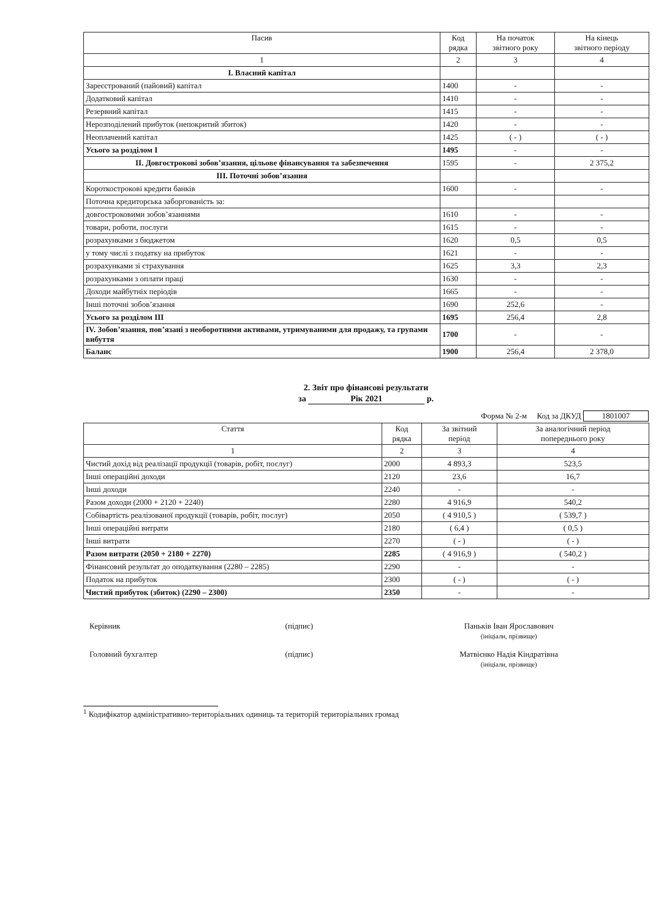| Пасив | Код рядка | На початок звітного року | На кінець звітного періоду |
| --- | --- | --- | --- |
| 1 | 2 | 3 | 4 |
| I. Власний капітал | | | |
| Зареєстрований (пайовий) капітал | 1400 | - | - |
| Додатковий капітал | 1410 | - | - |
| Резервний капітал | 1415 | - | - |
| Нерозподілений прибуток (непокритий збиток) | 1420 | - | - |
| Неоплачений капітал | 1425 | ( - ) | ( - ) |
| Усього за розділом I | 1495 | - | - |
| II. Довгострокові зобов’язання, цільове фінансування та забезпечення | 1595 | - | 2 375,2 |
| III. Поточні зобов’язання | | | |
| Короткострокові кредити банків | 1600 | - | - |
| Поточна кредиторська заборгованість за: | | | |
| довгостроковими зобов’язаннями | 1610 | - | - |
| товари, роботи, послуги | 1615 | - | - |
| розрахунками з бюджетом | 1620 | 0,5 | 0,5 |
| у тому числі з податку на прибуток | 1621 | - | - |
| розрахунками зі страхування | 1625 | 3,3 | 2,3 |
| розрахунками з оплати праці | 1630 | - | - |
| Доходи майбутніх періодів | 1665 | - | - |
| Інші поточні зобов’язання | 1690 | 252,6 | - |
| Усього за розділом III | 1695 | 256,4 | 2,8 |
| IV. Зобов’язання, пов’язані з необоротними активами, утримуваними для продажу, та групами вибуття | 1700 | - | - |
| Баланс | 1900 | 256,4 | 2 378,0 |
2. Звіт про фінансові результати
за Рік 2021 р.
Форма № 2-м Код за ДКУД 1801007
| Стаття | Код рядка | За звітний період | За аналогічний період попереднього року |
| --- | --- | --- | --- |
| 1 | 2 | 3 | 4 |
| Чистий дохід від реалізації продукції (товарів, робіт, послуг) | 2000 | 4 893,3 | 523,5 |
| Інші операційні доходи | 2120 | 23,6 | 16,7 |
| Інші доходи | 2240 | - | - |
| Разом доходи (2000 + 2120 + 2240) | 2280 | 4 916,9 | 540,2 |
| Собівартість реалізованої продукції (товарів, робіт, послуг) | 2050 | ( 4 910,5 ) | ( 539,7 ) |
| Інші операційні витрати | 2180 | ( 6,4 ) | ( 0,5 ) |
| Інші витрати | 2270 | ( - ) | ( - ) |
| Разом витрати (2050 + 2180 + 2270) | 2285 | ( 4 916,9 ) | ( 540,2 ) |
| Фінансовий результат до оподаткування (2280 – 2285) | 2290 | - | - |
| Податок на прибуток | 2300 | ( - ) | ( - ) |
| Чистий прибуток (збиток) (2290 – 2300) | 2350 | - | - |
Керівник (підпис) Паньків Іван Ярославович
(ініціали, прізвище)
Головний бухгалтер (підпис) Матвієнко Надія Кіндратівна
(ініціали, прізвище)
<sup>1</sup> Кодифікатор адміністративно-територіальних одиниць та територій територіальних громад